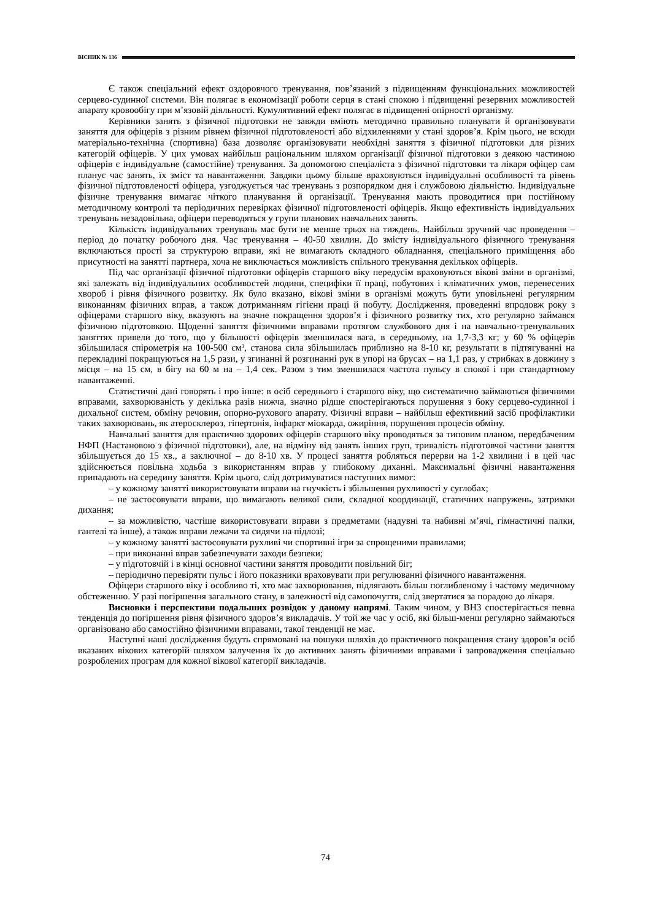ВІСНИК № 136
Є також спеціальний ефект оздоровчого тренування, пов’язаний з підвищенням функціональних можливостей серцево-судинної системи. Він полягає в економізації роботи серця в стані спокою і підвищенні резервних можливостей апарату кровообігу при м’язовій діяльності. Кумулятивний ефект полягає в підвищенні опірності організму.
Керівники занять з фізичної підготовки не завжди вміють методично правильно планувати й організовувати заняття для офіцерів з різним рівнем фізичної підготовленості або відхиленнями у стані здоров’я. Крім цього, не всюди матеріально-технічна (спортивна) база дозволяє організовувати необхідні заняття з фізичної підготовки для різних категорій офіцерів. У цих умовах найбільш раціональним шляхом організації фізичної підготовки з деякою частиною офіцерів є індивідуальне (самостійне) тренування. За допомогою спеціаліста з фізичної підготовки та лікаря офіцер сам планує час занять, їх зміст та навантаження. Завдяки цьому більше враховуються індивідуальні особливості та рівень фізичної підготовленості офіцера, узгоджується час тренувань з розпорядком дня і службовою діяльністю. Індивідуальне фізичне тренування вимагає чіткого планування й організації. Тренування мають проводитися при постійному методичному контролі та періодичних перевірках фізичної підготовленості офіцерів. Якщо ефективність індивідуальних тренувань незадовільна, офіцери переводяться у групи планових навчальних занять.
Кількість індивідуальних тренувань має бути не менше трьох на тиждень. Найбільш зручний час проведення – період до початку робочого дня. Час тренування – 40-50 хвилин. До змісту індивідуального фізичного тренування включаються прості за структурою вправи, які не вимагають складного обладнання, спеціального приміщення або присутності на занятті партнера, хоча не виключається можливість спільного тренування декількох офіцерів.
Під час організації фізичної підготовки офіцерів старшого віку передусім враховуються вікові зміни в організмі, які залежать від індивідуальних особливостей людини, специфіки її праці, побутових і кліматичних умов, перенесених хвороб і рівня фізичного розвитку. Як було вказано, вікові зміни в організмі можуть бути уповільнені регулярним виконанням фізичних вправ, а також дотриманням гігієни праці й побуту. Дослідження, проведенні впродовж року з офіцерами старшого віку, вказують на значне покращення здоров’я і фізичного розвитку тих, хто регулярно займався фізичною підготовкою. Щоденні заняття фізичними вправами протягом службового дня і на навчально-тренувальних заняттях привели до того, що у більшості офіцерів зменшилася вага, в середньому, на 1,7-3,3 кг; у 60 % офіцерів збільшилася спірометрія на 100-500 см³, станова сила збільшилась приблизно на 8-10 кг, результати в підтягуванні на перекладині покращуються на 1,5 рази, у згинанні й розгинанні рук в упорі на брусах – на 1,1 раз, у стрибках в довжину з місця – на 15 см, в бігу на 60 м на – 1,4 сек. Разом з тим зменшилася частота пульсу в спокої і при стандартному навантаженні.
Статистичні дані говорять і про інше: в осіб середнього і старшого віку, що систематично займаються фізичними вправами, захворюваність у декілька разів нижча, значно рідше спостерігаються порушення з боку серцево-судинної і дихальної систем, обміну речовин, опорно-рухового апарату. Фізичні вправи – найбільш ефективний засіб профілактики таких захворювань, як атеросклероз, гіпертонія, інфаркт міокарда, ожиріння, порушення процесів обміну.
Навчальні заняття для практично здорових офіцерів старшого віку проводяться за типовим планом, передбаченим НФП (Настановою з фізичної підготовки), але, на відміну від занять інших груп, тривалість підготовчої частини заняття збільшується до 15 хв., а заключної – до 8-10 хв. У процесі заняття робляться перерви на 1-2 хвилини і в цей час здійснюється повільна ходьба з використанням вправ у глибокому диханні. Максимальні фізичні навантаження припадають на середину заняття. Крім цього, слід дотримуватися наступних вимог:
– у кожному занятті використовувати вправи на гнучкість і збільшення рухливості у суглобах;
– не застосовувати вправи, що вимагають великої сили, складної координації, статичних напружень, затримки дихання;
– за можливістю, частіше використовувати вправи з предметами (надувні та набивні м’ячі, гімнастичні палки, гантелі та інше), а також вправи лежачи та сидячи на підлозі;
– у кожному занятті застосовувати рухливі чи спортивні ігри за спрощеними правилами;
– при виконанні вправ забезпечувати заходи безпеки;
– у підготовчій і в кінці основної частини заняття проводити повільний біг;
– періодично перевіряти пульс і його показники враховувати при регулюванні фізичного навантаження.
Офіцери старшого віку і особливо ті, хто має захворювання, підлягають більш поглибленому і частому медичному обстеженню. У разі погіршення загального стану, в залежності від самопочуття, слід звертатися за порадою до лікаря.
Висновки і перспективи подальших розвідок у даному напрямі. Таким чином, у ВНЗ спосте­рігається певна тенденція до погіршення рівня фізичного здоров’я викладачів. У той же час у осіб, які більш-менш регулярно займаються організовано або самостійно фізичними вправами, такої тенденції не має.
Наступні наші дослідження будуть спрямовані на пошуки шляхів до практичного покращення стану здоров’я осіб вказаних вікових категорій шляхом залучення їх до активних занять фізичними вправами і запровадження спеціально розроблених програм для кожної вікової категорії викладачів.
74